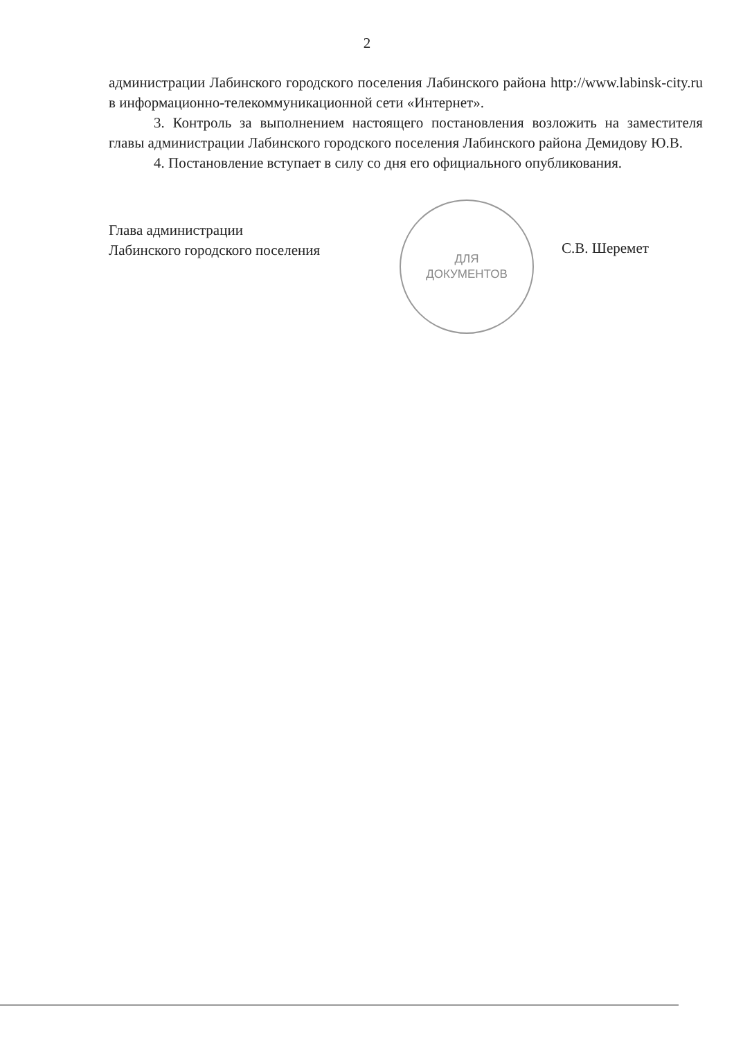2
администрации Лабинского городского поселения Лабинского района http://www.labinsk-city.ru в информационно-телекоммуникационной сети «Интернет».
3. Контроль за выполнением настоящего постановления возложить на заместителя главы администрации Лабинского городского поселения Лабинского района Демидову Ю.В.
4. Постановление вступает в силу со дня его официального опубликования.
Глава администрации
Лабинского городского поселения
ДЛЯ
ДОКУМЕНТОВ
С.В. Шеремет